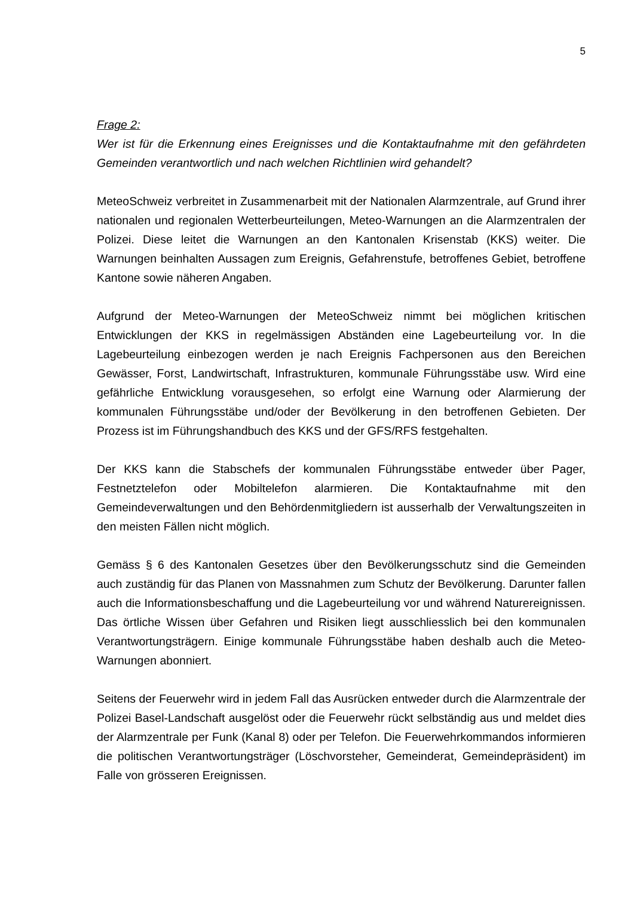5
Frage 2:
Wer ist für die Erkennung eines Ereignisses und die Kontaktaufnahme mit den gefährdeten Gemeinden verantwortlich und nach welchen Richtlinien wird gehandelt?
MeteoSchweiz verbreitet in Zusammenarbeit mit der Nationalen Alarmzentrale, auf Grund ihrer nationalen und regionalen Wetterbeurteilungen, Meteo-Warnungen an die Alarmzentralen der Polizei. Diese leitet die Warnungen an den Kantonalen Krisenstab (KKS) weiter. Die Warnungen beinhalten Aussagen zum Ereignis, Gefahrenstufe, betroffenes Gebiet, betroffene Kantone sowie näheren Angaben.
Aufgrund der Meteo-Warnungen der MeteoSchweiz nimmt bei möglichen kritischen Entwicklungen der KKS in regelmässigen Abständen eine Lagebeurteilung vor. In die Lagebeurteilung einbezogen werden je nach Ereignis Fachpersonen aus den Bereichen Gewässer, Forst, Landwirtschaft, Infrastrukturen, kommunale Führungsstäbe usw. Wird eine gefährliche Entwicklung vorausgesehen, so erfolgt eine Warnung oder Alarmierung der kommunalen Führungsstäbe und/oder der Bevölkerung in den betroffenen Gebieten. Der Prozess ist im Führungshandbuch des KKS und der GFS/RFS festgehalten.
Der KKS kann die Stabschefs der kommunalen Führungsstäbe entweder über Pager, Festnetztelefon oder Mobiltelefon alarmieren. Die Kontaktaufnahme mit den Gemeindeverwaltungen und den Behördenmitgliedern ist ausserhalb der Verwaltungszeiten in den meisten Fällen nicht möglich.
Gemäss § 6 des Kantonalen Gesetzes über den Bevölkerungsschutz sind die Gemeinden auch zuständig für das Planen von Massnahmen zum Schutz der Bevölkerung. Darunter fallen auch die Informationsbeschaffung und die Lagebeurteilung vor und während Naturereignissen. Das örtliche Wissen über Gefahren und Risiken liegt ausschliesslich bei den kommunalen Verantwortungsträgern. Einige kommunale Führungsstäbe haben deshalb auch die Meteo-Warnungen abonniert.
Seitens der Feuerwehr wird in jedem Fall das Ausrücken entweder durch die Alarmzentrale der Polizei Basel-Landschaft ausgelöst oder die Feuerwehr rückt selbständig aus und meldet dies der Alarmzentrale per Funk (Kanal 8) oder per Telefon. Die Feuerwehrkommandos informieren die politischen Verantwortungsträger (Löschvorsteher, Gemeinderat, Gemeindepräsident) im Falle von grösseren Ereignissen.